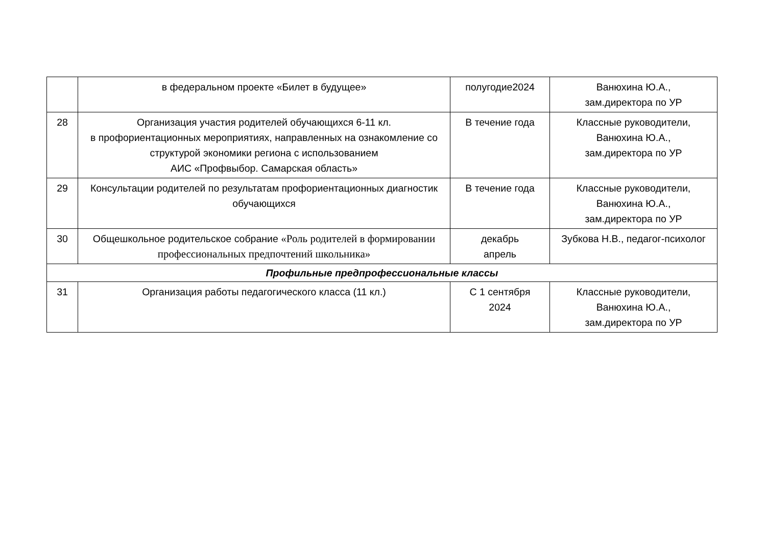| | в федеральном проекте «Билет в будущее» | полугодие2024 | Ванюхина Ю.А., зам.директора по УР |
| 28 | Организация участия родителей обучающихся 6-11 кл. в профориентационных мероприятиях, направленных на ознакомление со структурой экономики региона с использованием АИС «Профвыбор. Самарская область» | В течение года | Классные руководители, Ванюхина Ю.А., зам.директора по УР |
| 29 | Консультации родителей по результатам профориентационных диагностик обучающихся | В течение года | Классные руководители, Ванюхина Ю.А., зам.директора по УР |
| 30 | Общешкольное родительское собрание «Роль родителей в формировании профессиональных предпочтений школьника» | декабрь апрель | Зубкова Н.В., педагог-психолог |
| Профильные предпрофессиональные классы | | | |
| 31 | Организация работы педагогического класса (11 кл.) | С 1 сентября 2024 | Классные руководители, Ванюхина Ю.А., зам.директора по УР |